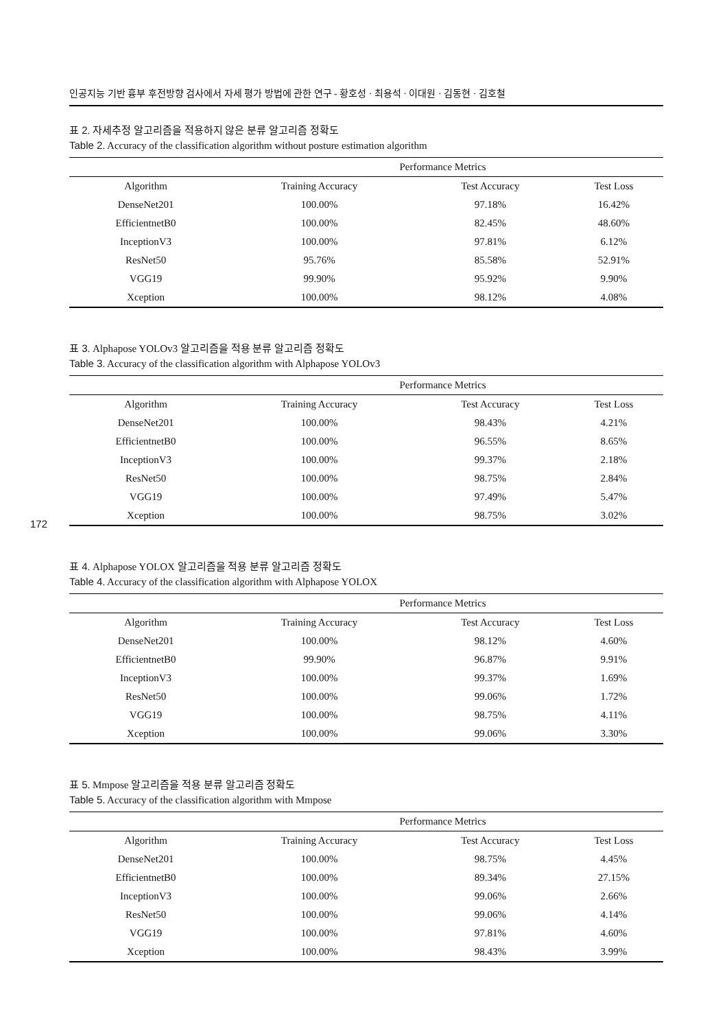172
인공지능 기반 흉부 후전방향 검사에서 자세 평가 방법에 관한 연구 - 황호성 · 최용석 · 이대원 · 김동현 · 김호철
표 2. 자세추정 알고리즘을 적용하지 않은 분류 알고리즘 정확도
Table 2. Accuracy of the classification algorithm without posture estimation algorithm
| | Performance Metrics | | |
| --- | --- | --- | --- |
| Algorithm | Training Accuracy | Test Accuracy | Test Loss |
| DenseNet201 | 100.00% | 97.18% | 16.42% |
| EfficientnetB0 | 100.00% | 82.45% | 48.60% |
| InceptionV3 | 100.00% | 97.81% | 6.12% |
| ResNet50 | 95.76% | 85.58% | 52.91% |
| VGG19 | 99.90% | 95.92% | 9.90% |
| Xception | 100.00% | 98.12% | 4.08% |
표 3. Alphapose YOLOv3 알고리즘을 적용 분류 알고리즘 정확도
Table 3. Accuracy of the classification algorithm with Alphapose YOLOv3
| | Performance Metrics | | |
| --- | --- | --- | --- |
| Algorithm | Training Accuracy | Test Accuracy | Test Loss |
| DenseNet201 | 100.00% | 98.43% | 4.21% |
| EfficientnetB0 | 100.00% | 96.55% | 8.65% |
| InceptionV3 | 100.00% | 99.37% | 2.18% |
| ResNet50 | 100.00% | 98.75% | 2.84% |
| VGG19 | 100.00% | 97.49% | 5.47% |
| Xception | 100.00% | 98.75% | 3.02% |
표 4. Alphapose YOLOX 알고리즘을 적용 분류 알고리즘 정확도
Table 4. Accuracy of the classification algorithm with Alphapose YOLOX
| | Performance Metrics | | |
| --- | --- | --- | --- |
| Algorithm | Training Accuracy | Test Accuracy | Test Loss |
| DenseNet201 | 100.00% | 98.12% | 4.60% |
| EfficientnetB0 | 99.90% | 96.87% | 9.91% |
| InceptionV3 | 100.00% | 99.37% | 1.69% |
| ResNet50 | 100.00% | 99.06% | 1.72% |
| VGG19 | 100.00% | 98.75% | 4.11% |
| Xception | 100.00% | 99.06% | 3.30% |
표 5. Mmpose 알고리즘을 적용 분류 알고리즘 정확도
Table 5. Accuracy of the classification algorithm with Mmpose
| | Performance Metrics | | |
| --- | --- | --- | --- |
| Algorithm | Training Accuracy | Test Accuracy | Test Loss |
| DenseNet201 | 100.00% | 98.75% | 4.45% |
| EfficientnetB0 | 100.00% | 89.34% | 27.15% |
| InceptionV3 | 100.00% | 99.06% | 2.66% |
| ResNet50 | 100.00% | 99.06% | 4.14% |
| VGG19 | 100.00% | 97.81% | 4.60% |
| Xception | 100.00% | 98.43% | 3.99% |